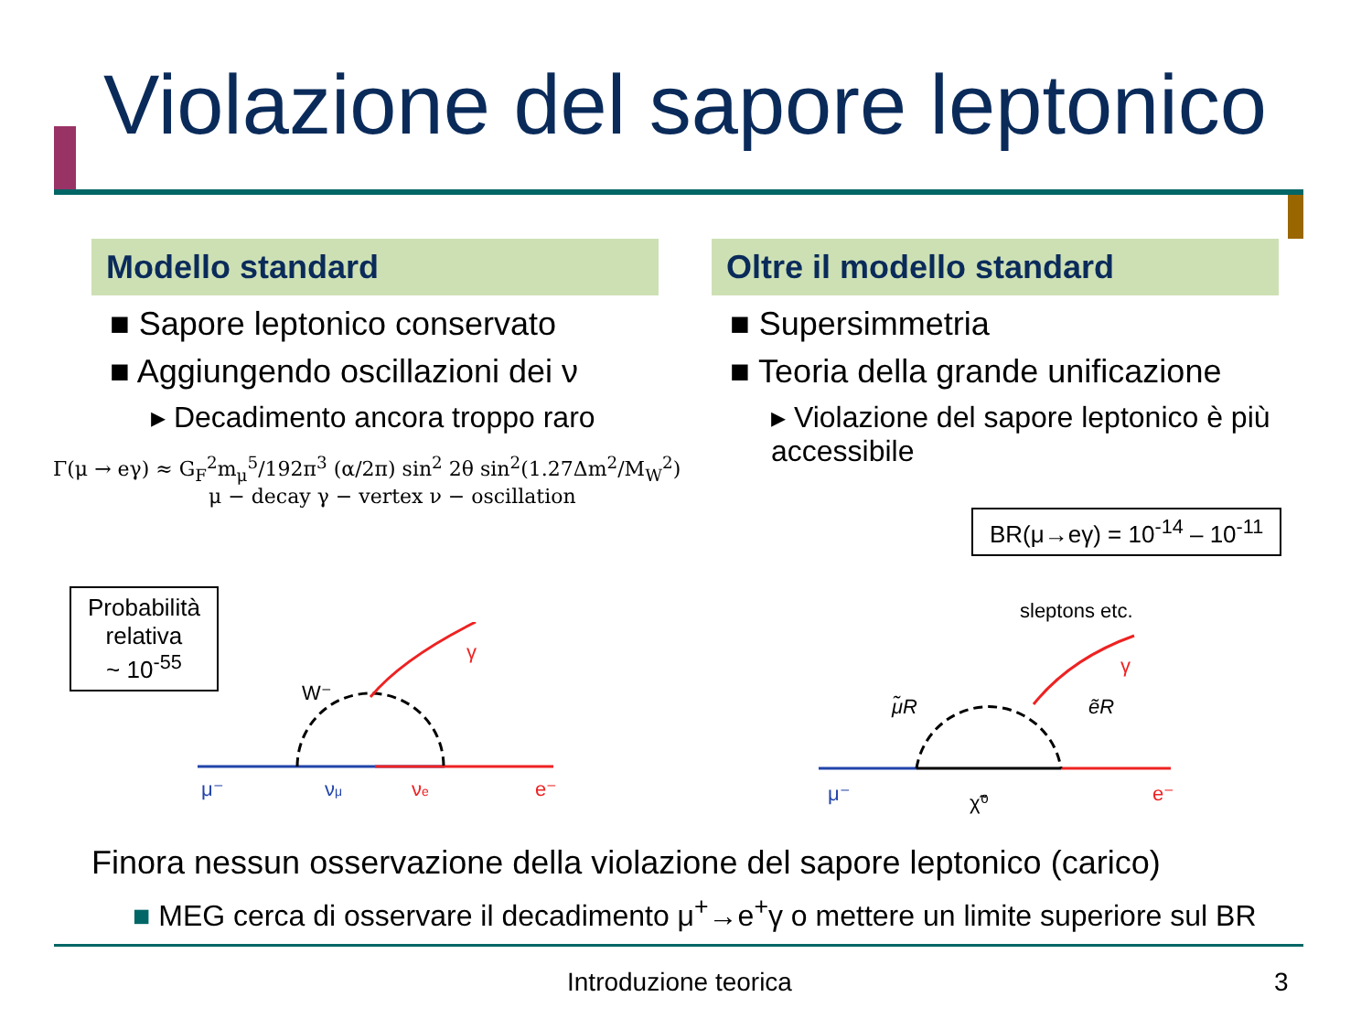Violazione del sapore leptonico
Modello standard
■ Sapore leptonico conservato
■ Aggiungendo oscillazioni dei ν
▸ Decadimento ancora troppo raro
Oltre il modello standard
■ Supersimmetria
■ Teoria della grande unificazione
▸ Violazione del sapore leptonico è più accessibile
Γ(μ → eγ) ≈ G<sub>F</sub><sup>2</sup>m<sub>μ</sub><sup>5</sup>/192π<sup>3</sup> (α/2π) sin<sup>2</sup> 2θ sin<sup>2</sup>(1.27Δm<sup>2</sup>/M<sub>W</sub><sup>2</sup>)
μ − decay γ − vertex ν − oscillation
BR(μ→eγ) = 10<sup>-14</sup> – 10<sup>-11</sup>
Probabilità
relativa
~ 10<sup>-55</sup>
W⁻
μ⁻
νμ
νe
e⁻
γ
sleptons etc.
μ̃R
ẽR
μ⁻
χ̃⁰
e⁻
γ
Finora nessun osservazione della violazione del sapore leptonico (carico)
■ MEG cerca di osservare il decadimento μ<sup>+</sup>→e<sup>+</sup>γ o mettere un limite superiore sul BR
Introduzione teorica 3